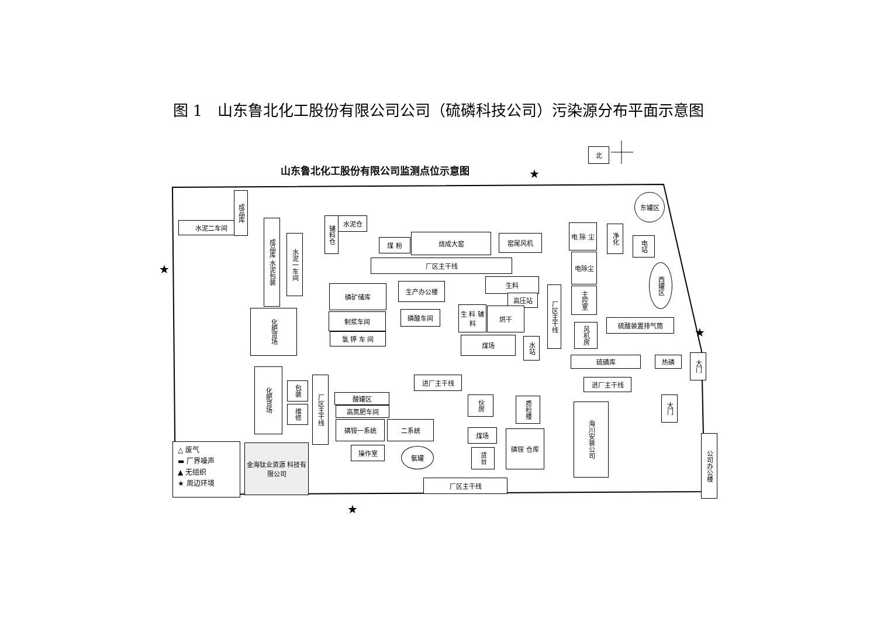图 1　山东鲁北化工股份有限公司公司（硫磷科技公司）污染源分布平面示意图
山东鲁北化工股份有限公司监测点位示意图
北
水泥二车间
成品库
成品库 水泥包装
水泥一车间
化肥货场
化肥货场
包装
维修
辅料仓
水泥仓
煤 粉
烧成大窑 窑尾风机
厂区主干线
磷矿储库
制浆车间
氯 钾 车 间
生产办公楼
磷酸车间
生料
高压站
生 料 辅料
烘干
煤场
水站
厂区主干线
电 除 尘
净化
电站
东罐区
电除尘
主控室
西罐区
硫酸装置排气筒
风机房
硫磺库 热磷
大门
进厂主干线 进厂主干线
厂区主干线
酸罐区
高氮肥车间
磷铵一系统 二系统
操作室 氨罐
伙房
质检楼
煤场
货台
磷铵 仓库
厂区主干线
海川安装公司
大门
公司办公楼
△ 废气
▬ 厂界噪声
▲ 无组织
★ 周边环境
金海钛业资源 科技有限公司
★
★
★
★